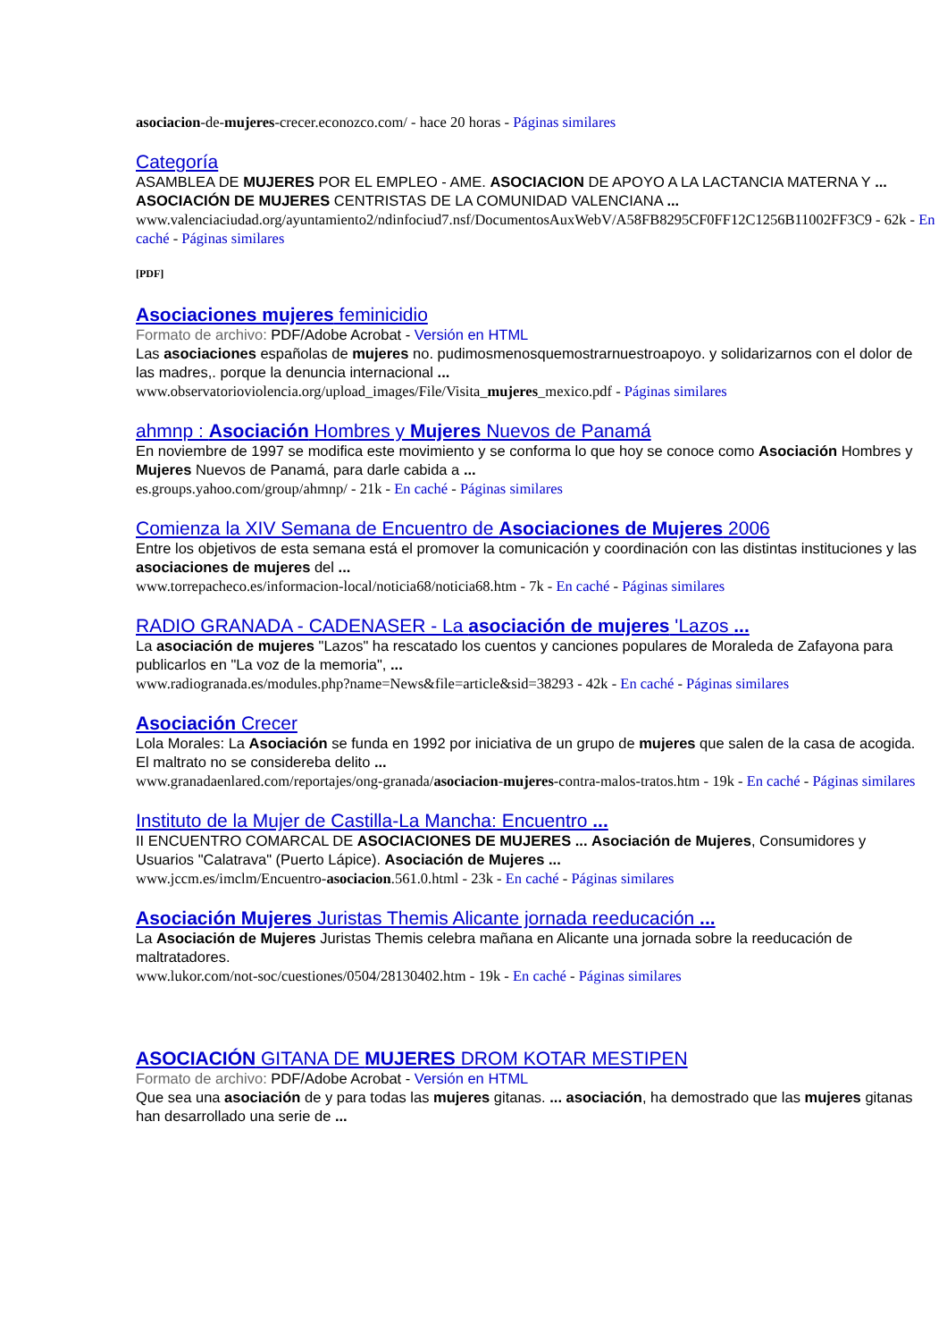asociacion-de-mujeres-crecer.econozco.com/ - hace 20 horas - Páginas similares
Categoría
ASAMBLEA DE MUJERES POR EL EMPLEO - AME. ASOCIACION DE APOYO A LA LACTANCIA MATERNA Y ... ASOCIACIÓN DE MUJERES CENTRISTAS DE LA COMUNIDAD VALENCIANA ...
www.valenciaciudad.org/ayuntamiento2/ndinfociud7.nsf/DocumentosAuxWebV/A58FB8295CF0FF12C1256B11002FF3C9 - 62k - En caché - Páginas similares
[PDF]
Asociaciones mujeres feminicidio
Formato de archivo: PDF/Adobe Acrobat - Versión en HTML
Las asociaciones españolas de mujeres no. pudimosmenosquemostrarnuestroapoyo. y solidarizarnos con el dolor de las madres,. porque la denuncia internacional ...
www.observatorioviolencia.org/upload_images/File/Visita_mujeres_mexico.pdf - Páginas similares
ahmnp : Asociación Hombres y Mujeres Nuevos de Panamá
En noviembre de 1997 se modifica este movimiento y se conforma lo que hoy se conoce como Asociación Hombres y Mujeres Nuevos de Panamá, para darle cabida a ...
es.groups.yahoo.com/group/ahmnp/ - 21k - En caché - Páginas similares
Comienza la XIV Semana de Encuentro de Asociaciones de Mujeres 2006
Entre los objetivos de esta semana está el promover la comunicación y coordinación con las distintas instituciones y las asociaciones de mujeres del ...
www.torrepacheco.es/informacion-local/noticia68/noticia68.htm - 7k - En caché - Páginas similares
RADIO GRANADA - CADENASER - La asociación de mujeres 'Lazos ...
La asociación de mujeres "Lazos" ha rescatado los cuentos y canciones populares de Moraleda de Zafayona para publicarlos en "La voz de la memoria", ...
www.radiogranada.es/modules.php?name=News&file=article&sid=38293 - 42k - En caché - Páginas similares
Asociación Crecer
Lola Morales: La Asociación se funda en 1992 por iniciativa de un grupo de mujeres que salen de la casa de acogida. El maltrato no se considereba delito ...
www.granadaenlared.com/reportajes/ong-granada/asociacion-mujeres-contra-malos-tratos.htm - 19k - En caché - Páginas similares
Instituto de la Mujer de Castilla-La Mancha: Encuentro ...
II ENCUENTRO COMARCAL DE ASOCIACIONES DE MUJERES ... Asociación de Mujeres, Consumidores y Usuarios "Calatrava" (Puerto Lápice). Asociación de Mujeres ...
www.jccm.es/imclm/Encuentro-asociacion.561.0.html - 23k - En caché - Páginas similares
Asociación Mujeres Juristas Themis Alicante jornada reeducación ...
La Asociación de Mujeres Juristas Themis celebra mañana en Alicante una jornada sobre la reeducación de maltratadores.
www.lukor.com/not-soc/cuestiones/0504/28130402.htm - 19k - En caché - Páginas similares
ASOCIACIÓN GITANA DE MUJERES DROM KOTAR MESTIPEN
Formato de archivo: PDF/Adobe Acrobat - Versión en HTML
Que sea una asociación de y para todas las mujeres gitanas. ... asociación, ha demostrado que las mujeres gitanas han desarrollado una serie de ...